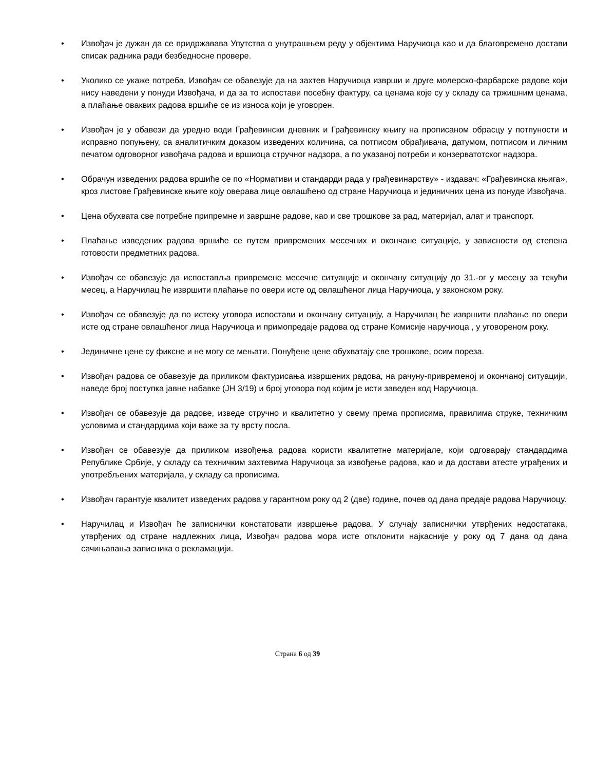• Извођач је дужан да се придржавава Упутства о унутрашњем реду у објектима Наручиоца као и да благовремено достави списак радника ради безбедносне провере.
• Уколико се укаже потреба, Извођач се обавезује да на захтев Наручиоца изврши и друге молерско-фарбарске радове који нису наведени у понуди Извођача, и да за то испостави посебну фактуру, са ценама које су у складу са тржишним ценама, а плаћање оваквих радова вршиће се из износа који је уговорен.
• Извођач је у обавези да уредно води Грађевински дневник и Грађевинску књигу на прописаном обрасцу у потпуности и исправно попуњену, са аналитичким доказом изведених количина, са потписом обрађивача, датумом, потписом и личним печатом одговорног извођача радова и вршиоца стручног надзора, а по указаној потреби и конзерватотског надзора.
• Обрачун изведених радова вршиће се по «Нормативи и стандарди рада у грађевинарству» - издавач: «Грађевинска књига», кроз листове Грађевинске књиге коју оверава лице овлашћено од стране Наручиоца и јединичних цена из понуде Извођача.
• Цена обухвата све потребне припремне и завршне радове, као и све трошкове за рад, материјал, алат и транспорт.
• Плаћање изведених радова вршиће се путем привремених месечних и окончане ситуације, у зависности од степена готовости предметних радова.
• Извођач се обавезује да испоставља привремене месечне ситуације и окончану ситуацију до 31.-ог у месецу за текући месец, а Наручилац ће извршити плаћање по овери исте од овлашћеног лица Наручиоца, у законском року.
• Извођач се обавезује да по истеку уговора испостави и окончану ситуацију, а Наручилац ће извршити плаћање по овери исте од стране овлашћеног лица Наручиоца и примопредаје радова од стране Комисије наручиоца , у уговореном року.
• Јединичне цене су фиксне и не могу се мењати. Понуђене цене обухватају све трошкове, осим пореза.
• Извођач радова се обавезује да приликом фактурисања извршених радова, на рачуну-привременој и окончаној ситуацији, наведе број поступка јавне набавке (ЈН 3/19) и број уговора под којим је исти заведен код Наручиоца.
• Извођач се обавезује да радове, изведе стручно и квалитетно у свему према прописима, правилима струке, техничким условима и стандардима који важе за ту врсту посла.
• Извођач се обавезује да приликом извођења радова користи квалитетне материјале, који одговарају стандардима Републике Србије, у складу са техничким захтевима Наручиоца за извођење радова, као и да достави атесте уграђених и употребљених материјала, у складу са прописима.
• Извођач гарантује квалитет изведених радова у гарантном року од 2 (две) године, почев од дана предаје радова Наручиоцу.
• Наручилац и Извођач ће записнички констатовати извршење радова. У случају записнички утврђених недостатака, утврђених од стране надлежних лица, Извођач радова мора исте отклонити најкасније у року од 7 дана од дана сачињавања записника о рекламацији.
Страна 6 од 39